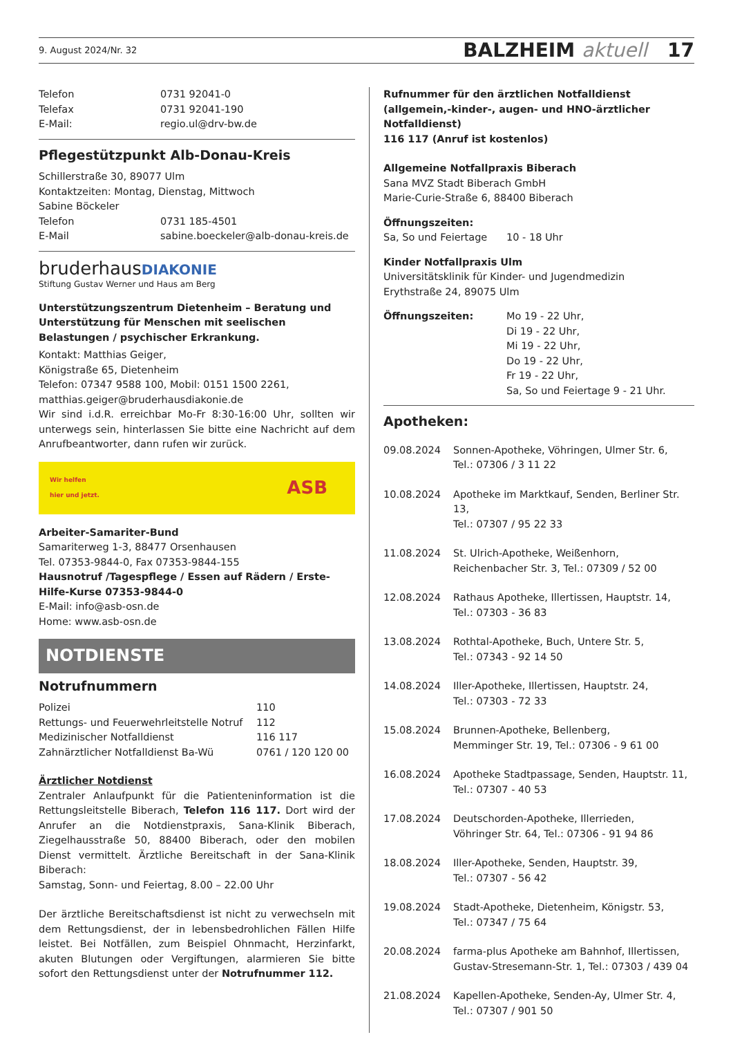9. August 2024/Nr. 32 BALZHEIM aktuell 17
| Telefon | 0731 92041-0 |
| Telefax | 0731 92041-190 |
| E-Mail: | regio.ul@drv-bw.de |
Pflegestützpunkt Alb-Donau-Kreis
Schillerstraße 30, 89077 Ulm
Kontaktzeiten: Montag, Dienstag, Mittwoch
Sabine Böckeler
| Telefon | 0731 185-4501 |
| E-Mail | sabine.boeckeler@alb-donau-kreis.de |
bruderhausDIAKONIE
Stiftung Gustav Werner und Haus am Berg
Unterstützungszentrum Dietenheim – Beratung und Unterstützung für Menschen mit seelischen Belastungen / psychischer Erkrankung.
Kontakt: Matthias Geiger,
Königstraße 65, Dietenheim
Telefon: 07347 9588 100, Mobil: 0151 1500 2261,
matthias.geiger@bruderhausdiakonie.de
Wir sind i.d.R. erreichbar Mo-Fr 8:30-16:00 Uhr, sollten wir unterwegs sein, hinterlassen Sie bitte eine Nachricht auf dem Anrufbeantworter, dann rufen wir zurück.
Wir helfen
hier und jetzt. ASB
Arbeiter-Samariter-Bund
Samariterweg 1-3, 88477 Orsenhausen
Tel. 07353-9844-0, Fax 07353-9844-155
Hausnotruf /Tagespflege / Essen auf Rädern / Erste-Hilfe-Kurse 07353-9844-0
E-Mail: info@asb-osn.de
Home: www.asb-osn.de
NOTDIENSTE
Notrufnummern
| Polizei | 110 |
| Rettungs- und Feuerwehrleitstelle Notruf | 112 |
| Medizinischer Notfalldienst | 116 117 |
| Zahnärztlicher Notfalldienst Ba-Wü | 0761 / 120 120 00 |
Ärztlicher Notdienst
Zentraler Anlaufpunkt für die Patienteninformation ist die Rettungsleitstelle Biberach, Telefon 116 117. Dort wird der Anrufer an die Notdienstpraxis, Sana-Klinik Biberach, Ziegelhausstraße 50, 88400 Biberach, oder den mobilen Dienst vermittelt. Ärztliche Bereitschaft in der Sana-Klinik Biberach:
Samstag, Sonn- und Feiertag, 8.00 – 22.00 Uhr
Der ärztliche Bereitschaftsdienst ist nicht zu verwechseln mit dem Rettungsdienst, der in lebensbedrohlichen Fällen Hilfe leistet. Bei Notfällen, zum Beispiel Ohnmacht, Herzinfarkt, akuten Blutungen oder Vergiftungen, alarmieren Sie bitte sofort den Rettungsdienst unter der Notrufnummer 112.
Rufnummer für den ärztlichen Notfalldienst (allgemein,-kinder-, augen- und HNO-ärztlicher Notfalldienst)
116 117 (Anruf ist kostenlos)
Allgemeine Notfallpraxis Biberach
Sana MVZ Stadt Biberach GmbH
Marie-Curie-Straße 6, 88400 Biberach
Öffnungszeiten:
| Sa, So und Feiertage | 10 - 18 Uhr |
Kinder Notfallpraxis Ulm
Universitätsklinik für Kinder- und Jugendmedizin
Erythstraße 24, 89075 Ulm
| Öffnungszeiten: | Mo 19 - 22 Uhr, Di 19 - 22 Uhr, Mi 19 - 22 Uhr, Do 19 - 22 Uhr, Fr 19 - 22 Uhr, Sa, So und Feiertage 9 - 21 Uhr. |
Apotheken:
| 09.08.2024 | Sonnen-Apotheke, Vöhringen, Ulmer Str. 6, Tel.: 07306 / 3 11 22 |
| 10.08.2024 | Apotheke im Marktkauf, Senden, Berliner Str. 13, Tel.: 07307 / 95 22 33 |
| 11.08.2024 | St. Ulrich-Apotheke, Weißenhorn, Reichenbacher Str. 3, Tel.: 07309 / 52 00 |
| 12.08.2024 | Rathaus Apotheke, Illertissen, Hauptstr. 14, Tel.: 07303 - 36 83 |
| 13.08.2024 | Rothtal-Apotheke, Buch, Untere Str. 5, Tel.: 07343 - 92 14 50 |
| 14.08.2024 | Iller-Apotheke, Illertissen, Hauptstr. 24, Tel.: 07303 - 72 33 |
| 15.08.2024 | Brunnen-Apotheke, Bellenberg, Memminger Str. 19, Tel.: 07306 - 9 61 00 |
| 16.08.2024 | Apotheke Stadtpassage, Senden, Hauptstr. 11, Tel.: 07307 - 40 53 |
| 17.08.2024 | Deutschorden-Apotheke, Illerrieden, Vöhringer Str. 64, Tel.: 07306 - 91 94 86 |
| 18.08.2024 | Iller-Apotheke, Senden, Hauptstr. 39, Tel.: 07307 - 56 42 |
| 19.08.2024 | Stadt-Apotheke, Dietenheim, Königstr. 53, Tel.: 07347 / 75 64 |
| 20.08.2024 | farma-plus Apotheke am Bahnhof, Illertissen, Gustav-Stresemann-Str. 1, Tel.: 07303 / 439 04 |
| 21.08.2024 | Kapellen-Apotheke, Senden-Ay, Ulmer Str. 4, Tel.: 07307 / 901 50 |